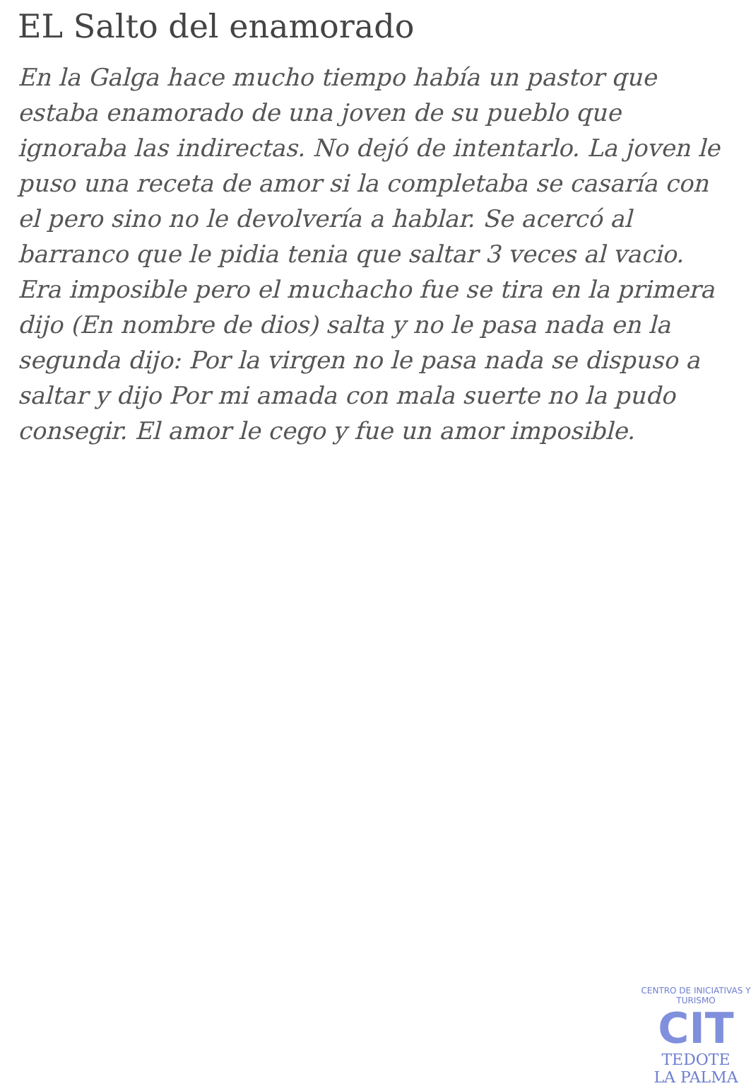EL Salto del enamorado
En la Galga hace mucho tiempo había un pastor que estaba enamorado de una joven de su pueblo que ignoraba las indirectas. No dejó de intentarlo. La joven le puso una receta de amor si la completaba se casaría con el pero sino no le devolvería a hablar. Se acercó al barranco que le pidia tenia que saltar 3 veces al vacio.
Era imposible pero el muchacho fue se tira en la primera dijo (En nombre de dios) salta y no le pasa nada en la segunda dijo: Por la virgen no le pasa nada se dispuso a saltar y dijo Por mi amada con mala suerte no la pudo consegir. El amor le cego y fue un amor imposible.
CENTRO DE INICIATIVAS Y TURISMO
CIT
TEDOTE
LA PALMA